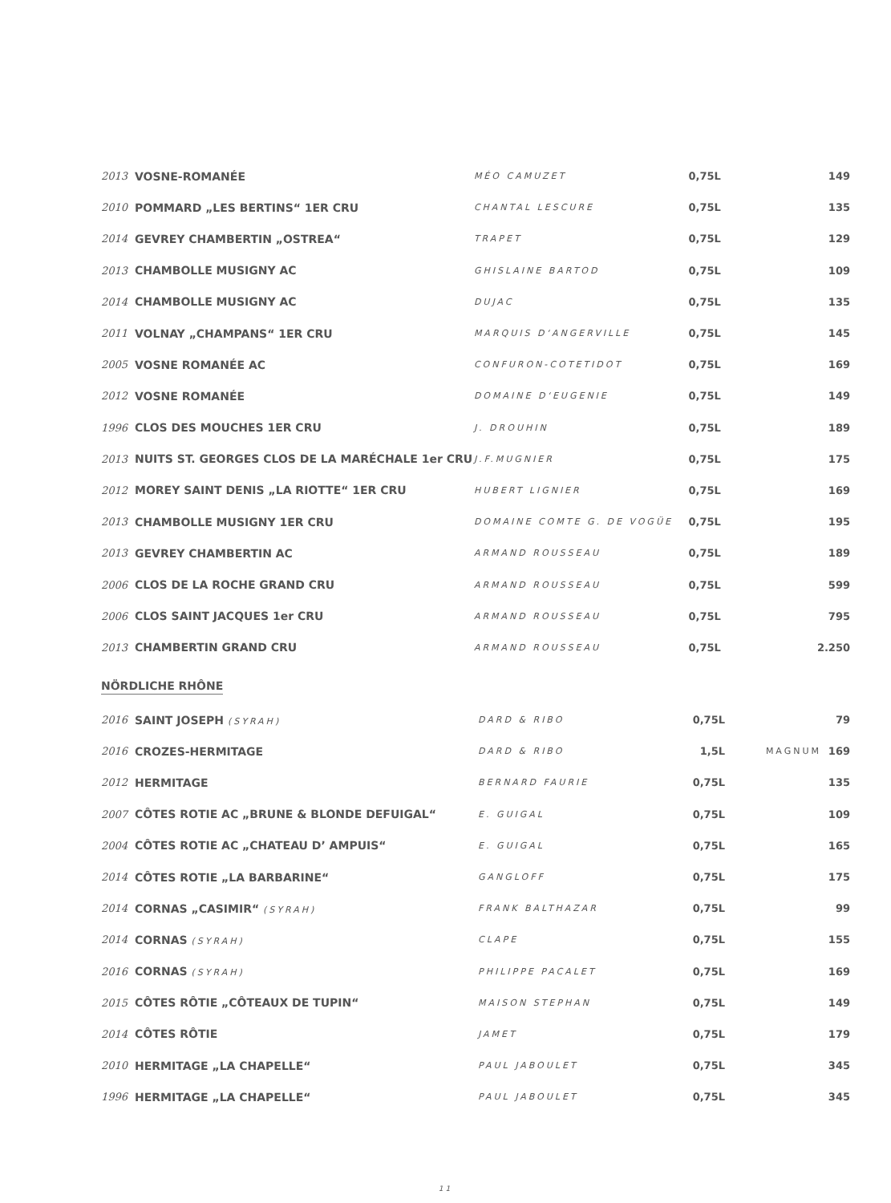| 2013 | VOSNE-ROMANÉE | MÉO CAMUZET | 0,75L | | 149 |
| 2010 | POMMARD „LES BERTINS“ 1ER CRU | CHANTAL LESCURE | 0,75L | | 135 |
| 2014 | GEVREY CHAMBERTIN „OSTREA“ | TRAPET | 0,75L | | 129 |
| 2013 | CHAMBOLLE MUSIGNY AC | GHISLAINE BARTOD | 0,75L | | 109 |
| 2014 | CHAMBOLLE MUSIGNY AC | DUJAC | 0,75L | | 135 |
| 2011 | VOLNAY „CHAMPANS“ 1ER CRU | MARQUIS D‘ANGERVILLE | 0,75L | | 145 |
| 2005 | VOSNE ROMANÉE AC | CONFURON-COTETIDOT | 0,75L | | 169 |
| 2012 | VOSNE ROMANÉE | DOMAINE D‘EUGENIE | 0,75L | | 149 |
| 1996 | CLOS DES MOUCHES 1ER CRU | J. DROUHIN | 0,75L | | 189 |
| 2013 | NUITS ST. GEORGES CLOS DE LA MARÉCHALE 1er CRU | J.F.MUGNIER | 0,75L | | 175 |
| 2012 | MOREY SAINT DENIS „LA RIOTTE“ 1ER CRU | HUBERT LIGNIER | 0,75L | | 169 |
| 2013 | CHAMBOLLE MUSIGNY 1ER CRU | DOMAINE COMTE G. DE VOGÜE | 0,75L | | 195 |
| 2013 | GEVREY CHAMBERTIN AC | ARMAND ROUSSEAU | 0,75L | | 189 |
| 2006 | CLOS DE LA ROCHE GRAND CRU | ARMAND ROUSSEAU | 0,75L | | 599 |
| 2006 | CLOS SAINT JACQUES 1er CRU | ARMAND ROUSSEAU | 0,75L | | 795 |
| 2013 | CHAMBERTIN GRAND CRU | ARMAND ROUSSEAU | 0,75L | | 2.250 |
NÖRDLICHE RHÔNE
| 2016 | SAINT JOSEPH (SYRAH) | DARD & RIBO | 0,75L | | 79 |
| 2016 | CROZES-HERMITAGE | DARD & RIBO | 1,5L | MAGNUM | 169 |
| 2012 | HERMITAGE | BERNARD FAURIE | 0,75L | | 135 |
| 2007 | CÔTES ROTIE AC „BRUNE & BLONDE DEFUIGAL“ | E. GUIGAL | 0,75L | | 109 |
| 2004 | CÔTES ROTIE AC „CHATEAU D’ AMPUIS“ | E. GUIGAL | 0,75L | | 165 |
| 2014 | CÔTES ROTIE „LA BARBARINE“ | GANGLOFF | 0,75L | | 175 |
| 2014 | CORNAS „CASIMIR“ (SYRAH) | FRANK BALTHAZAR | 0,75L | | 99 |
| 2014 | CORNAS (SYRAH) | CLAPE | 0,75L | | 155 |
| 2016 | CORNAS (SYRAH) | PHILIPPE PACALET | 0,75L | | 169 |
| 2015 | CÔTES RÔTIE „CÔTEAUX DE TUPIN“ | MAISON STEPHAN | 0,75L | | 149 |
| 2014 | CÔTES RÔTIE | JAMET | 0,75L | | 179 |
| 2010 | HERMITAGE „LA CHAPELLE“ | PAUL JABOULET | 0,75L | | 345 |
| 1996 | HERMITAGE „LA CHAPELLE“ | PAUL JABOULET | 0,75L | | 345 |
11